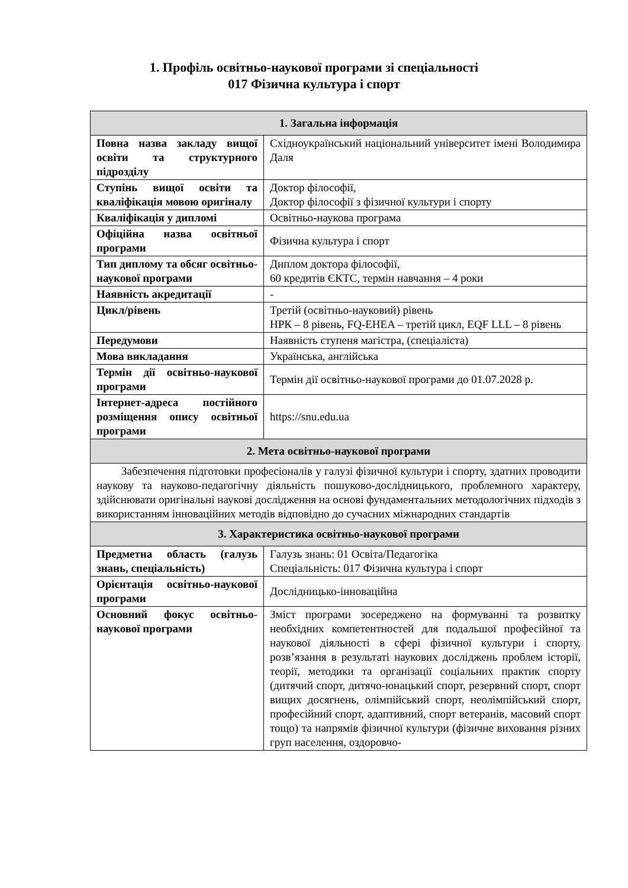1. Профіль освітньо-наукової програми зі спеціальності
017 Фізична культура і спорт
| 1. Загальна інформація | |
| --- | --- |
| Повна назва закладу вищої освіти та структурного підрозділу | Східноукраїнський національний університет імені Володимира Даля |
| Ступінь вищої освіти та кваліфікація мовою оригіналу | Доктор філософії, Доктор філософії з фізичної культури і спорту |
| Кваліфікація у дипломі | Освітньо-наукова програма |
| Офіційна назва освітньої програми | Фізична культура і спорт |
| Тип диплому та обсяг освітньо-наукової програми | Диплом доктора філософії, 60 кредитів ЄКТС, термін навчання – 4 роки |
| Наявність акредитації | - |
| Цикл/рівень | Третій (освітньо-науковий) рівень НРК – 8 рівень, FQ-EHEA – третій цикл, EQF LLL – 8 рівень |
| Передумови | Наявність ступеня магістра, (спеціаліста) |
| Мова викладання | Українська, англійська |
| Термін дії освітньо-наукової програми | Термін дії освітньо-наукової програми до 01.07.2028 р. |
| Інтернет-адреса постійного розміщення опису освітньої програми | https://snu.edu.ua |
| 2. Мета освітньо-наукової програми | |
| Забезпечення підготовки професіоналів у галузі фізичної культури і спорту, здатних проводити наукову та науково-педагогічну діяльність пошуково-дослідницького, проблемного характеру, здійснювати оригінальні наукові дослідження на основі фундаментальних методологічних підходів з використанням інноваційних методів відповідно до сучасних міжнародних стандартів | |
| 3. Характеристика освітньо-наукової програми | |
| Предметна область (галузь знань, спеціальність) | Галузь знань: 01 Освіта/Педагогіка Спеціальність: 017 Фізична культура і спорт |
| Орієнтація освітньо-наукової програми | Дослідницько-інноваційна |
| Основний фокус освітньо-наукової програми | Зміст програми зосереджено на формуванні та розвитку необхідних компетентностей для подальшої професійної та наукової діяльності в сфері фізичної культури і спорту, розв’язання в результаті наукових досліджень проблем історії, теорії, методики та організації соціальних практик спорту (дитячий спорт, дитячо-юнацький спорт, резервний спорт, спорт вищих досягнень, олімпійський спорт, неолімпійський спорт, професійний спорт, адаптивний, спорт ветеранів, масовий спорт тощо) та напрямів фізичної культури (фізичне виховання різних груп населення, оздоровчо- |